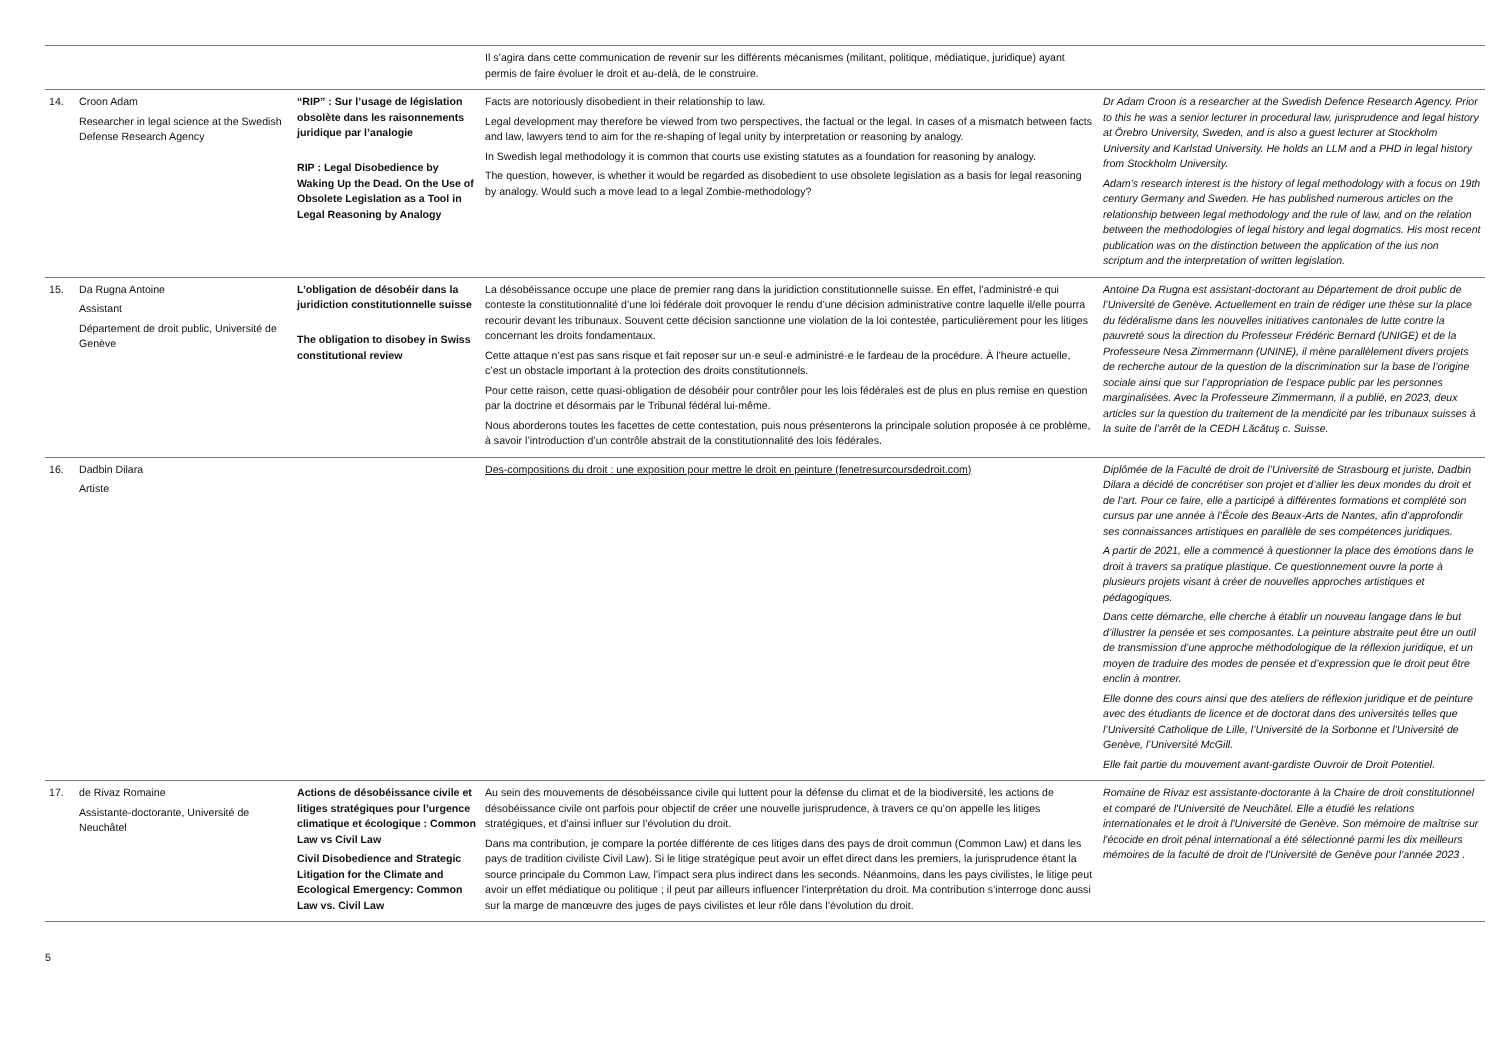| | | | Il s’agira dans cette communication de revenir sur les différents mécanismes (militant, politique, médiatique, juridique) ayant permis de faire évoluer le droit et au-delà, de le construire. | |
| 14. | Croon Adam Researcher in legal science at the Swedish Defense Research Agency | “RIP” : Sur l’usage de législation obsolète dans les raisonnements juridique par l’analogie RIP : Legal Disobedience by Waking Up the Dead. On the Use of Obsolete Legislation as a Tool in Legal Reasoning by Analogy | Facts are notoriously disobedient in their relationship to law. Legal development may therefore be viewed from two perspectives, the factual or the legal. In cases of a mismatch between facts and law, lawyers tend to aim for the re-shaping of legal unity by interpretation or reasoning by analogy. In Swedish legal methodology it is common that courts use existing statutes as a foundation for reasoning by analogy. The question, however, is whether it would be regarded as disobedient to use obsolete legislation as a basis for legal reasoning by analogy. Would such a move lead to a legal Zombie-methodology? | Dr Adam Croon is a researcher at the Swedish Defence Research Agency. Prior to this he was a senior lecturer in procedural law, jurisprudence and legal history at Örebro University, Sweden, and is also a guest lecturer at Stockholm University and Karlstad University. He holds an LLM and a PHD in legal history from Stockholm University. Adam’s research interest is the history of legal methodology with a focus on 19th century Germany and Sweden. He has published numerous articles on the relationship between legal methodology and the rule of law, and on the relation between the methodologies of legal history and legal dogmatics. His most recent publication was on the distinction between the application of the ius non scriptum and the interpretation of written legislation. |
| 15. | Da Rugna Antoine Assistant Département de droit public, Université de Genève | L’obligation de désobéir dans la juridiction constitutionnelle suisse The obligation to disobey in Swiss constitutional review | La désobéissance occupe une place de premier rang dans la juridiction constitutionnelle suisse. En effet, l’administré·e qui conteste la constitutionnalité d’une loi fédérale doit provoquer le rendu d’une décision administrative contre laquelle il/elle pourra recourir devant les tribunaux. Souvent cette décision sanctionne une violation de la loi contestée, particulièrement pour les litiges concernant les droits fondamentaux. Cette attaque n’est pas sans risque et fait reposer sur un·e seul·e administré·e le fardeau de la procédure. À l’heure actuelle, c’est un obstacle important à la protection des droits constitutionnels. Pour cette raison, cette quasi-obligation de désobéir pour contrôler pour les lois fédérales est de plus en plus remise en question par la doctrine et désormais par le Tribunal fédéral lui-même. Nous aborderons toutes les facettes de cette contestation, puis nous présenterons la principale solution proposée à ce problème, à savoir l’introduction d’un contrôle abstrait de la constitutionnalité des lois fédérales. | Antoine Da Rugna est assistant-doctorant au Département de droit public de l’Université de Genève. Actuellement en train de rédiger une thèse sur la place du fédéralisme dans les nouvelles initiatives cantonales de lutte contre la pauvreté sous la direction du Professeur Frédéric Bernard (UNIGE) et de la Professeure Nesa Zimmermann (UNINE), il mène parallèlement divers projets de recherche autour de la question de la discrimination sur la base de l’origine sociale ainsi que sur l’appropriation de l’espace public par les personnes marginalisées. Avec la Professeure Zimmermann, il a publié, en 2023, deux articles sur la question du traitement de la mendicité par les tribunaux suisses à la suite de l’arrêt de la CEDH Lăcătuş c. Suisse. |
| 16. | Dadbin Dilara Artiste | | Des-compositions du droit : une exposition pour mettre le droit en peinture (fenetresurcoursdedroit.com) | Diplômée de la Faculté de droit de l’Université de Strasbourg et juriste, Dadbin Dilara a décidé de concrétiser son projet et d’allier les deux mondes du droit et de l’art. Pour ce faire, elle a participé à différentes formations et complété son cursus par une année à l’École des Beaux-Arts de Nantes, afin d’approfondir ses connaissances artistiques en parallèle de ses compétences juridiques. A partir de 2021, elle a commencé à questionner la place des émotions dans le droit à travers sa pratique plastique. Ce questionnement ouvre la porte à plusieurs projets visant à créer de nouvelles approches artistiques et pédagogiques. Dans cette démarche, elle cherche à établir un nouveau langage dans le but d’illustrer la pensée et ses composantes. La peinture abstraite peut être un outil de transmission d’une approche méthodologique de la réflexion juridique, et un moyen de traduire des modes de pensée et d’expression que le droit peut être enclin à montrer. Elle donne des cours ainsi que des ateliers de réflexion juridique et de peinture avec des étudiants de licence et de doctorat dans des universités telles que l’Université Catholique de Lille, l’Université de la Sorbonne et l’Université de Genève, l’Université McGill. Elle fait partie du mouvement avant-gardiste Ouvroir de Droit Potentiel. |
| 17. | de Rivaz Romaine Assistante-doctorante, Université de Neuchâtel | Actions de désobéissance civile et litiges stratégiques pour l’urgence climatique et écologique : Common Law vs Civil Law Civil Disobedience and Strategic Litigation for the Climate and Ecological Emergency: Common Law vs. Civil Law | Au sein des mouvements de désobéissance civile qui luttent pour la défense du climat et de la biodiversité, les actions de désobéissance civile ont parfois pour objectif de créer une nouvelle jurisprudence, à travers ce qu’on appelle les litiges stratégiques, et d’ainsi influer sur l’évolution du droit. Dans ma contribution, je compare la portée différente de ces litiges dans des pays de droit commun (Common Law) et dans les pays de tradition civiliste Civil Law). Si le litige stratégique peut avoir un effet direct dans les premiers, la jurisprudence étant la source principale du Common Law, l’impact sera plus indirect dans les seconds. Néanmoins, dans les pays civilistes, le litige peut avoir un effet médiatique ou politique ; il peut par ailleurs influencer l’interprétation du droit. Ma contribution s’interroge donc aussi sur la marge de manœuvre des juges de pays civilistes et leur rôle dans l’évolution du droit. | Romaine de Rivaz est assistante-doctorante à la Chaire de droit constitutionnel et comparé de l'Université de Neuchâtel. Elle a étudié les relations internationales et le droit à l'Université de Genève. Son mémoire de maîtrise sur l'écocide en droit pénal international a été sélectionné parmi les dix meilleurs mémoires de la faculté de droit de l'Université de Genève pour l'année 2023 . |
5